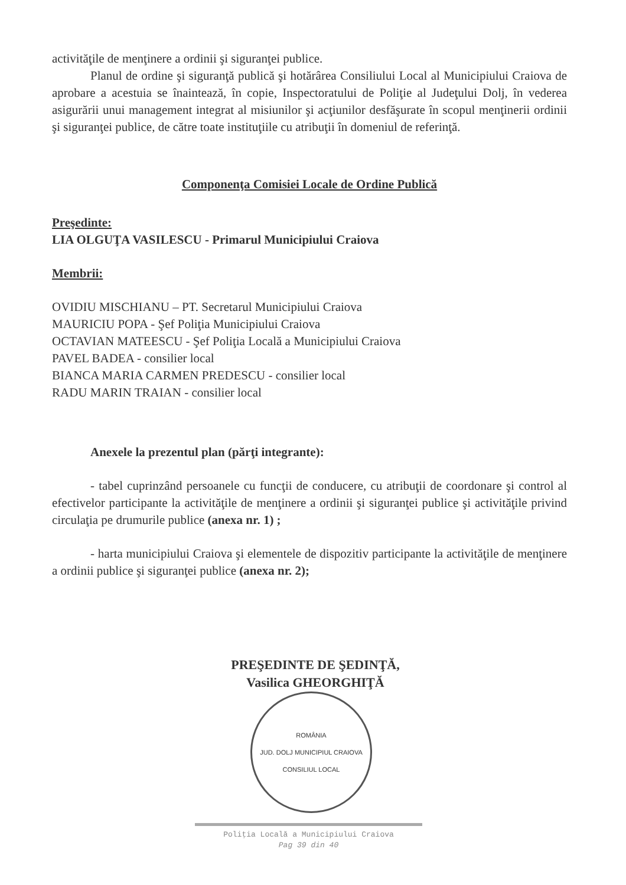activităţile de menţinere a ordinii şi siguranţei publice.
Planul de ordine şi siguranţă publică şi hotărârea Consiliului Local al Municipiului Craiova de aprobare a acestuia se înaintează, în copie, Inspectoratului de Poliţie al Judeţului Dolj, în vederea asigurării unui management integrat al misiunilor şi acţiunilor desfăşurate în scopul menţinerii ordinii şi siguranţei publice, de către toate instituţiile cu atribuţii în domeniul de referinţă.
Componenţa Comisiei Locale de Ordine Publică
Preşedinte:
LIA OLGUŢA VASILESCU - Primarul Municipiului Craiova
Membrii:
OVIDIU MISCHIANU – PT. Secretarul Municipiului Craiova
MAURICIU POPA - Şef Poliţia Municipiului Craiova
OCTAVIAN MATEESCU - Şef Poliţia Locală a Municipiului Craiova
PAVEL BADEA - consilier local
BIANCA MARIA CARMEN PREDESCU - consilier local
RADU MARIN TRAIAN - consilier local
Anexele la prezentul plan (părţi integrante):
- tabel cuprinzând persoanele cu funcţii de conducere, cu atribuţii de coordonare şi control al efectivelor participante la activităţile de menţinere a ordinii şi siguranţei publice şi activităţile privind circulaţia pe drumurile publice (anexa nr. 1) ;
- harta municipiului Craiova şi elementele de dispozitiv participante la activităţile de menţinere a ordinii publice şi siguranţei publice (anexa nr. 2);
PREŞEDINTE DE ŞEDINŢĂ,
Vasilica GHEORGHIŢĂ
ROMÂNIA
JUD. DOLJ MUNICIPIUL CRAIOVA
CONSILIUL LOCAL
Poliţia Locală a Municipiului Craiova
Pag 39 din 40